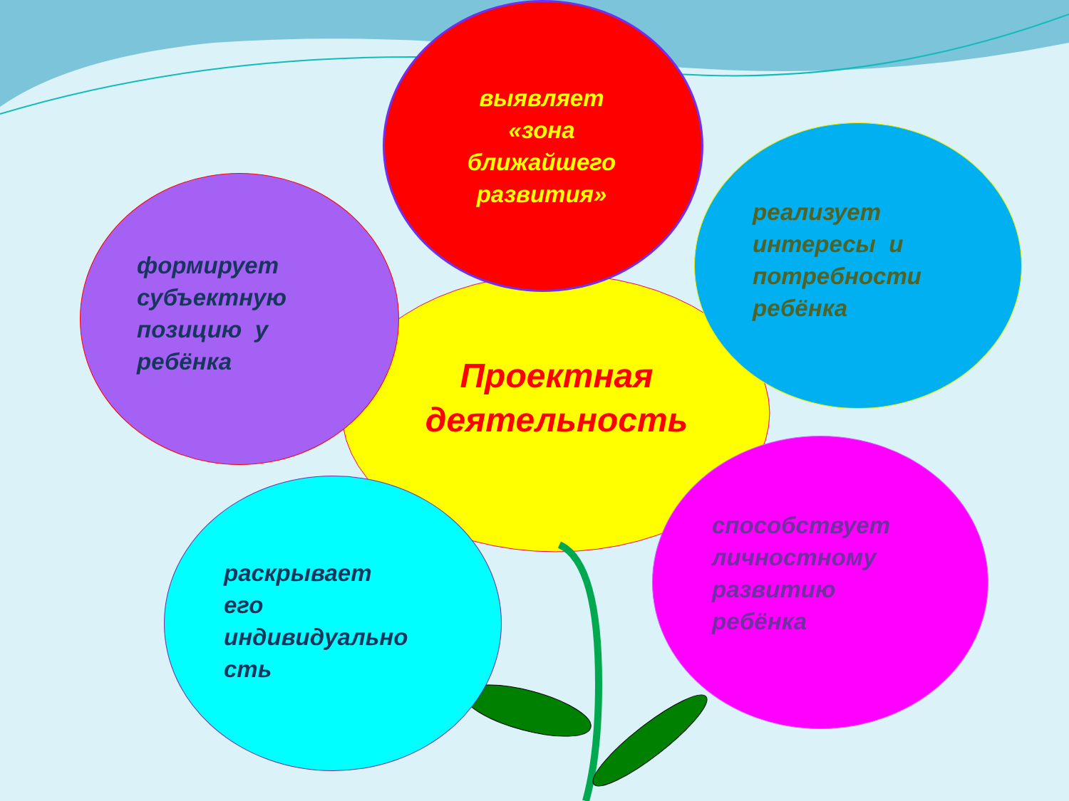выявляет
«зона
ближайшего
развития»
формирует
субъектную
позицию у
ребёнка
Проектная
деятельность
реализует
интересы и
потребности
ребёнка
раскрывает
его
индивидуально
сть
способствует
личностному
развитию
ребёнка